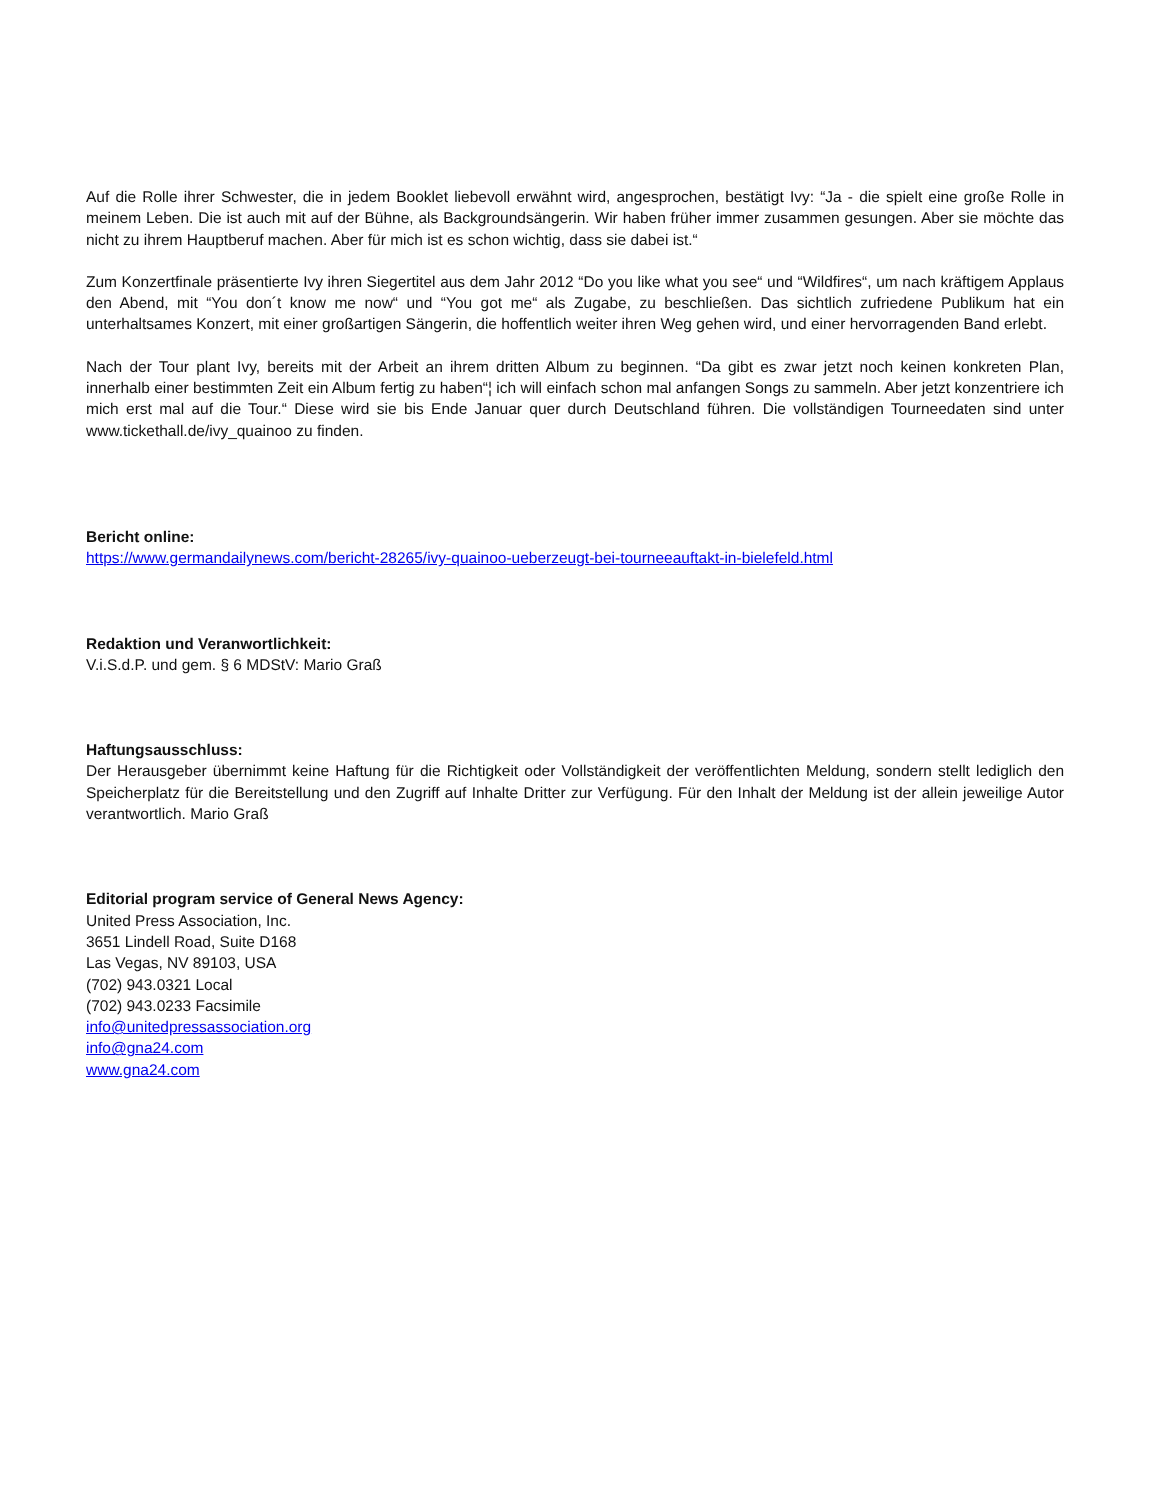Auf die Rolle ihrer Schwester, die in jedem Booklet liebevoll erwähnt wird, angesprochen, bestätigt Ivy: “Ja - die spielt eine große Rolle in meinem Leben. Die ist auch mit auf der Bühne, als Backgroundsängerin. Wir haben früher immer zusammen gesungen. Aber sie möchte das nicht zu ihrem Hauptberuf machen. Aber für mich ist es schon wichtig, dass sie dabei ist.“
Zum Konzertfinale präsentierte Ivy ihren Siegertitel aus dem Jahr 2012 “Do you like what you see“ und “Wildfires“, um nach kräftigem Applaus den Abend, mit “You don´t know me now“ und “You got me“ als Zugabe, zu beschließen. Das sichtlich zufriedene Publikum hat ein unterhaltsames Konzert, mit einer großartigen Sängerin, die hoffentlich weiter ihren Weg gehen wird, und einer hervorragenden Band erlebt.
Nach der Tour plant Ivy, bereits mit der Arbeit an ihrem dritten Album zu beginnen. “Da gibt es zwar jetzt noch keinen konkreten Plan, innerhalb einer bestimmten Zeit ein Album fertig zu haben“¦ ich will einfach schon mal anfangen Songs zu sammeln. Aber jetzt konzentriere ich mich erst mal auf die Tour.“ Diese wird sie bis Ende Januar quer durch Deutschland führen. Die vollständigen Tourneedaten sind unter www.tickethall.de/ivy_quainoo zu finden.
Bericht online:
https://www.germandailynews.com/bericht-28265/ivy-quainoo-ueberzeugt-bei-tourneeauftakt-in-bielefeld.html
Redaktion und Veranwortlichkeit:
V.i.S.d.P. und gem. § 6 MDStV: Mario Graß
Haftungsausschluss:
Der Herausgeber übernimmt keine Haftung für die Richtigkeit oder Vollständigkeit der veröffentlichten Meldung, sondern stellt lediglich den Speicherplatz für die Bereitstellung und den Zugriff auf Inhalte Dritter zur Verfügung. Für den Inhalt der Meldung ist der allein jeweilige Autor verantwortlich. Mario Graß
Editorial program service of General News Agency:
United Press Association, Inc.
3651 Lindell Road, Suite D168
Las Vegas, NV 89103, USA
(702) 943.0321 Local
(702) 943.0233 Facsimile
info@unitedpressassociation.org
info@gna24.com
www.gna24.com